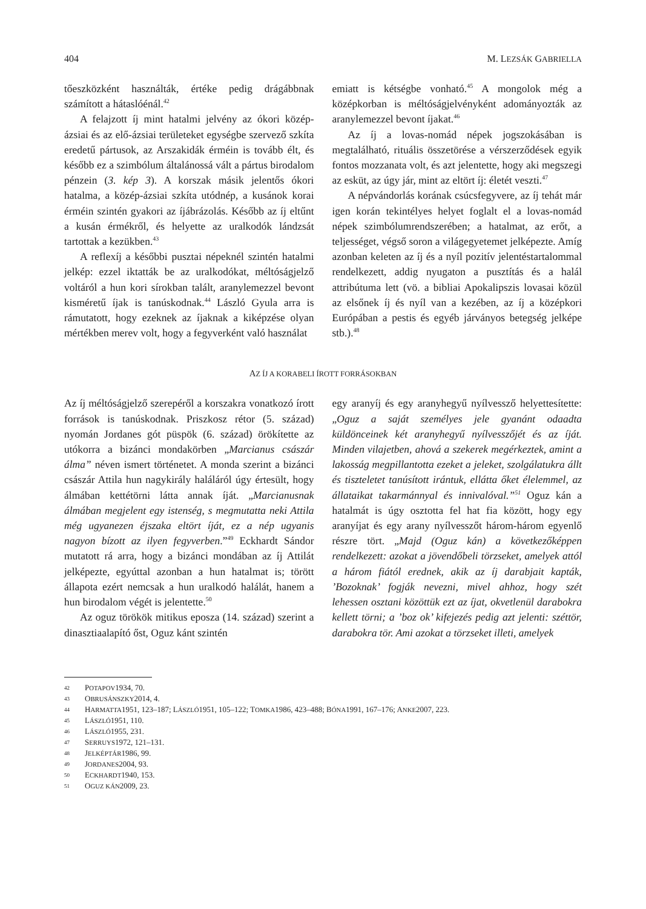404 M. LEZSÁK GABRIELLA
tőeszközként használták, értéke pedig drágábbnak számított a hátaslóénál.<sup>42</sup>
A felajzott íj mint hatalmi jelvény az ókori közép-ázsiai és az elő-ázsiai területeket egységbe szervező szkíta eredetű pártusok, az Arszakidák érméin is tovább élt, és később ez a szimbólum általánossá vált a pártus birodalom pénzein (3. kép 3). A korszak másik jelentős ókori hatalma, a közép-ázsiai szkíta utódnép, a kusánok korai érméin szintén gyakori az íjábrázolás. Később az íj eltűnt a kusán érmékről, és helyette az uralkodók lándzsát tartottak a kezükben.<sup>43</sup>
A reflexíj a későbbi pusztai népeknél szintén hatalmi jelkép: ezzel iktatták be az uralkodókat, méltóságjelző voltáról a hun kori sírokban talált, aranylemezzel bevont kisméretű íjak is tanúskodnak.<sup>44</sup> László Gyula arra is rámutatott, hogy ezeknek az íjaknak a kiképzése olyan mértékben merev volt, hogy a fegyverként való használat
emiatt is kétségbe vonható.<sup>45</sup> A mongolok még a középkorban is méltóságjelvényként adományozták az aranylemezzel bevont íjakat.<sup>46</sup>
Az íj a lovas-nomád népek jogszokásában is megtalálható, rituális összetörése a vérszerződések egyik fontos mozzanata volt, és azt jelentette, hogy aki megszegi az esküt, az úgy jár, mint az eltört íj: életét veszti.<sup>47</sup>
A népvándorlás korának csúcsfegyvere, az íj tehát már igen korán tekintélyes helyet foglalt el a lovas-nomád népek szimbólumrendszerében; a hatalmat, az erőt, a teljességet, végső soron a világegyetemet jelképezte. Amíg azonban keleten az íj és a nyíl pozitív jelentéstartalommal rendelkezett, addig nyugaton a pusztítás és a halál attribútuma lett (vö. a bibliai Apokalipszis lovasai közül az elsőnek íj és nyíl van a kezében, az íj a középkori Európában a pestis és egyéb járványos betegség jelképe stb.).<sup>48</sup>
AZ ÍJ A KORABELI ÍROTT FORRÁSOKBAN
Az íj méltóságjelző szerepéről a korszakra vonatkozó írott források is tanúskodnak. Priszkosz rétor (5. század) nyomán Jordanes gót püspök (6. század) örökítette az utókorra a bizánci mondakörben „Marcianus császár álma” néven ismert történetet. A monda szerint a bizánci császár Attila hun nagykirály haláláról úgy értesült, hogy álmában kettétörni látta annak íját. „Marcianusnak álmában megjelent egy istenség, s megmutatta neki Attila még ugyanezen éjszaka eltört íját, ez a nép ugyanis nagyon bízott az ilyen fegyverben.”<sup>49</sup> Eckhardt Sándor mutatott rá arra, hogy a bizánci mondában az íj Attilát jelképezte, egyúttal azonban a hun hatalmat is; törött állapota ezért nemcsak a hun uralkodó halálát, hanem a hun birodalom végét is jelentette.<sup>50</sup>
Az oguz törökök mitikus eposza (14. század) szerint a dinasztiaalapító őst, Oguz kánt szintén
egy aranyíj és egy aranyhegyű nyílvessző helyettesítette: „Oguz a saját személyes jele gyanánt odaadta küldönceinek két aranyhegyű nyílvesszőjét és az íját. Minden vilajetben, ahová a szekerek megérkeztek, amint a lakosság megpillantotta ezeket a jeleket, szolgálatukra állt és tiszteletet tanúsított irántuk, ellátta őket élelemmel, az állataikat takarmánnyal és innivalóval.”<sup>51</sup> Oguz kán a hatalmát is úgy osztotta fel hat fia között, hogy egy aranyíjat és egy arany nyílvesszőt három-három egyenlő részre tört. „Majd (Oguz kán) a következőképpen rendelkezett: azokat a jövendőbeli törzseket, amelyek attól a három fiától erednek, akik az íj darabjait kapták, ’Bozoknak’ fogják nevezni, mivel ahhoz, hogy szét lehessen osztani közöttük ezt az íjat, okvetlenül darabokra kellett törni; a ’boz ok’ kifejezés pedig azt jelenti: széttör, darabokra tör. Ami azokat a törzseket illeti, amelyek
42 P OTAPOV 1934, 70.
43 O BRUSÁNSZKY 2014, 4.
44 H ARMATTA 1951, 123–187; L ÁSZLÓ 1951, 105–122; T OMKA 1986, 423–488; B ÓNA 1991, 167–176; A NKE 2007, 223.
45 L ÁSZLÓ 1951, 110.
46 L ÁSZLÓ 1955, 231.
47 S ERRUYS 1972, 121–131.
48 J ELKÉPTÁR 1986, 99.
49 J ORDANES 2004, 93.
50 E CKHARDT 1940, 153.
51 O GUZ KÁN 2009, 23.